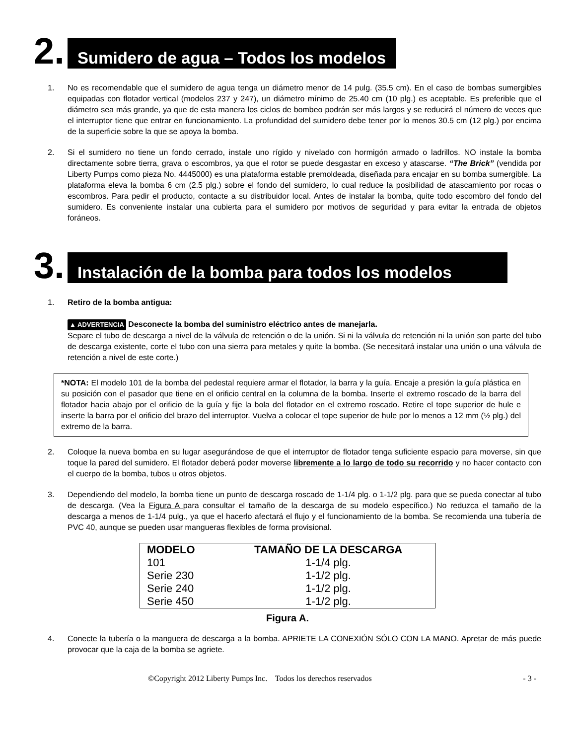2.
Sumidero de agua – Todos los modelos
1. No es recomendable que el sumidero de agua tenga un diámetro menor de 14 pulg. (35.5 cm). En el caso de bombas sumergibles equipadas con flotador vertical (modelos 237 y 247), un diámetro mínimo de 25.40 cm (10 plg.) es aceptable. Es preferible que el diámetro sea más grande, ya que de esta manera los ciclos de bombeo podrán ser más largos y se reducirá el número de veces que el interruptor tiene que entrar en funcionamiento. La profundidad del sumidero debe tener por lo menos 30.5 cm (12 plg.) por encima de la superficie sobre la que se apoya la bomba.
2. Si el sumidero no tiene un fondo cerrado, instale uno rígido y nivelado con hormigón armado o ladrillos. NO instale la bomba directamente sobre tierra, grava o escombros, ya que el rotor se puede desgastar en exceso y atascarse. “The Brick” (vendida por Liberty Pumps como pieza No. 4445000) es una plataforma estable premoldeada, diseñada para encajar en su bomba sumergible. La plataforma eleva la bomba 6 cm (2.5 plg.) sobre el fondo del sumidero, lo cual reduce la posibilidad de atascamiento por rocas o escombros. Para pedir el producto, contacte a su distribuidor local. Antes de instalar la bomba, quite todo escombro del fondo del sumidero. Es conveniente instalar una cubierta para el sumidero por motivos de seguridad y para evitar la entrada de objetos foráneos.
3.
Instalación de la bomba para todos los modelos
1. Retiro de la bomba antigua:
▲ ADVERTENCIA Desconecte la bomba del suministro eléctrico antes de manejarla.
Separe el tubo de descarga a nivel de la válvula de retención o de la unión. Si ni la válvula de retención ni la unión son parte del tubo de descarga existente, corte el tubo con una sierra para metales y quite la bomba. (Se necesitará instalar una unión o una válvula de retención a nivel de este corte.)
*NOTA: El modelo 101 de la bomba del pedestal requiere armar el flotador, la barra y la guía. Encaje a presión la guía plástica en su posición con el pasador que tiene en el orificio central en la columna de la bomba. Inserte el extremo roscado de la barra del flotador hacia abajo por el orificio de la guía y fije la bola del flotador en el extremo roscado. Retire el tope superior de hule e inserte la barra por el orificio del brazo del interruptor. Vuelva a colocar el tope superior de hule por lo menos a 12 mm (½ plg.) del extremo de la barra.
2. Coloque la nueva bomba en su lugar asegurándose de que el interruptor de flotador tenga suficiente espacio para moverse, sin que toque la pared del sumidero. El flotador deberá poder moverse libremente a lo largo de todo su recorrido y no hacer contacto con el cuerpo de la bomba, tubos u otros objetos.
3. Dependiendo del modelo, la bomba tiene un punto de descarga roscado de 1-1/4 plg. o 1-1/2 plg. para que se pueda conectar al tubo de descarga. (Vea la Figura A para consultar el tamaño de la descarga de su modelo específico.) No reduzca el tamaño de la descarga a menos de 1-1/4 pulg., ya que el hacerlo afectará el flujo y el funcionamiento de la bomba. Se recomienda una tubería de PVC 40, aunque se pueden usar mangueras flexibles de forma provisional.
| MODELO | TAMAÑO DE LA DESCARGA |
| --- | --- |
| 101 | 1-1/4 plg. |
| Serie 230 | 1-1/2 plg. |
| Serie 240 | 1-1/2 plg. |
| Serie 450 | 1-1/2 plg. |
Figura A.
4. Conecte la tubería o la manguera de descarga a la bomba. APRIETE LA CONEXIÓN SÓLO CON LA MANO. Apretar de más puede provocar que la caja de la bomba se agriete.
©Copyright 2012 Liberty Pumps Inc. Todos los derechos reservados - 3 -